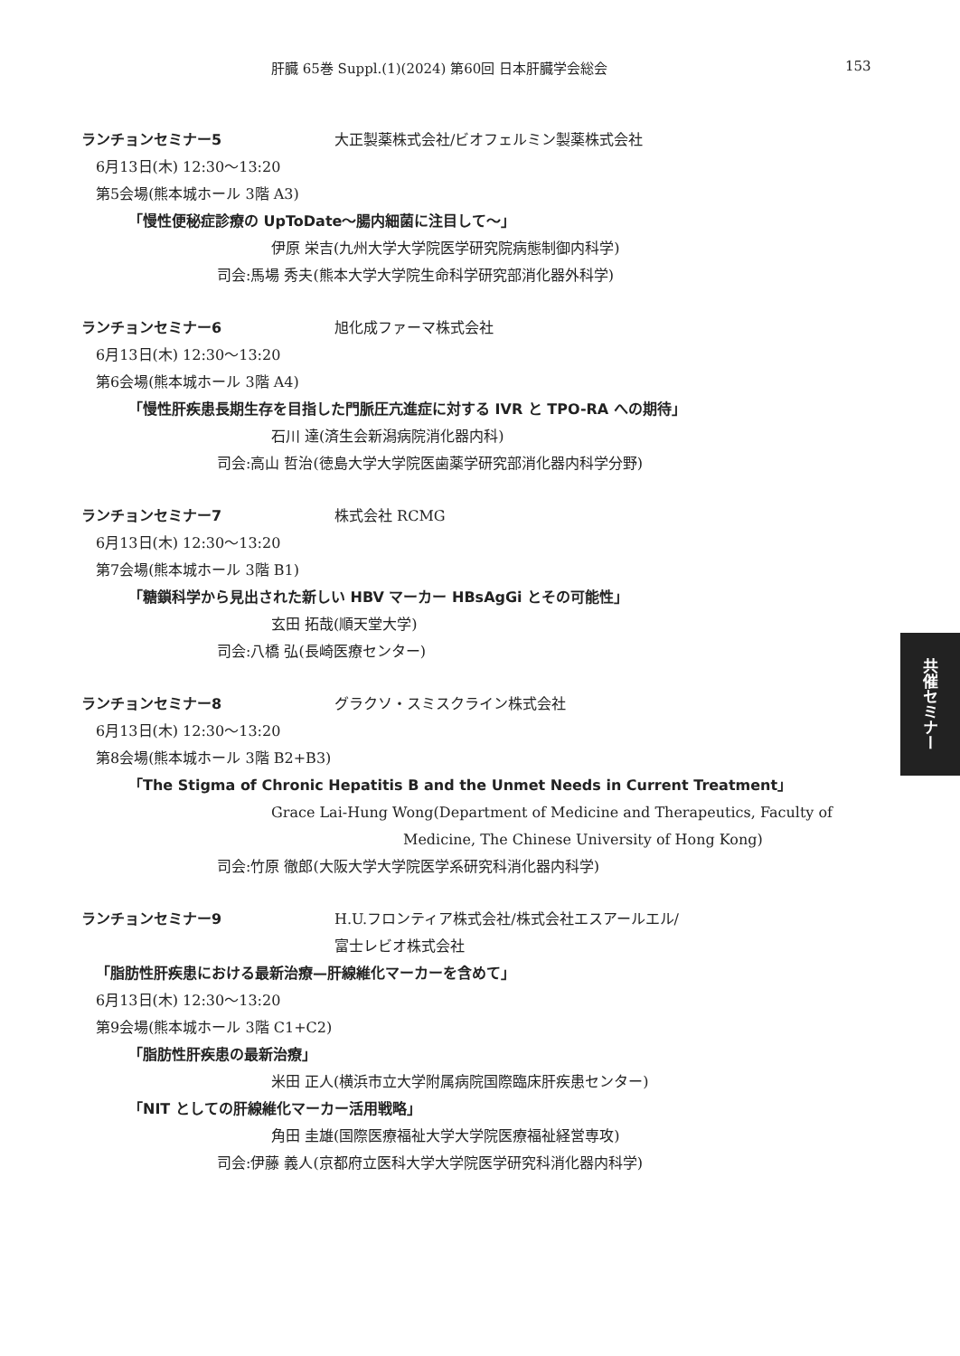肝臓 65巻 Suppl.(1)(2024) 第60回 日本肝臓学会総会 153
ランチョンセミナー5 大正製薬株式会社/ビオフェルミン製薬株式会社
6月13日(木) 12:30〜13:20
第5会場(熊本城ホール 3階 A3)
「慢性便秘症診療の UpToDate〜腸内細菌に注目して〜」
伊原 栄吉(九州大学大学院医学研究院病態制御内科学)
司会:馬場 秀夫(熊本大学大学院生命科学研究部消化器外科学)
ランチョンセミナー6 旭化成ファーマ株式会社
6月13日(木) 12:30〜13:20
第6会場(熊本城ホール 3階 A4)
「慢性肝疾患長期生存を目指した門脈圧亢進症に対する IVR と TPO-RA への期待」
石川 達(済生会新潟病院消化器内科)
司会:高山 哲治(徳島大学大学院医歯薬学研究部消化器内科学分野)
ランチョンセミナー7 株式会社 RCMG
6月13日(木) 12:30〜13:20
第7会場(熊本城ホール 3階 B1)
「糖鎖科学から見出された新しい HBV マーカー HBsAgGi とその可能性」
玄田 拓哉(順天堂大学)
司会:八橋 弘(長崎医療センター)
ランチョンセミナー8 グラクソ・スミスクライン株式会社
6月13日(木) 12:30〜13:20
第8会場(熊本城ホール 3階 B2+B3)
「The Stigma of Chronic Hepatitis B and the Unmet Needs in Current Treatment」
Grace Lai-Hung Wong(Department of Medicine and Therapeutics, Faculty of
Medicine, The Chinese University of Hong Kong)
司会:竹原 徹郎(大阪大学大学院医学系研究科消化器内科学)
ランチョンセミナー9 H.U.フロンティア株式会社/株式会社エスアールエル/
富士レビオ株式会社
「脂肪性肝疾患における最新治療—肝線維化マーカーを含めて」
6月13日(木) 12:30〜13:20
第9会場(熊本城ホール 3階 C1+C2)
「脂肪性肝疾患の最新治療」
米田 正人(横浜市立大学附属病院国際臨床肝疾患センター)
「NIT としての肝線維化マーカー活用戦略」
角田 圭雄(国際医療福祉大学大学院医療福祉経営専攻)
司会:伊藤 義人(京都府立医科大学大学院医学研究科消化器内科学)
共催セミナー